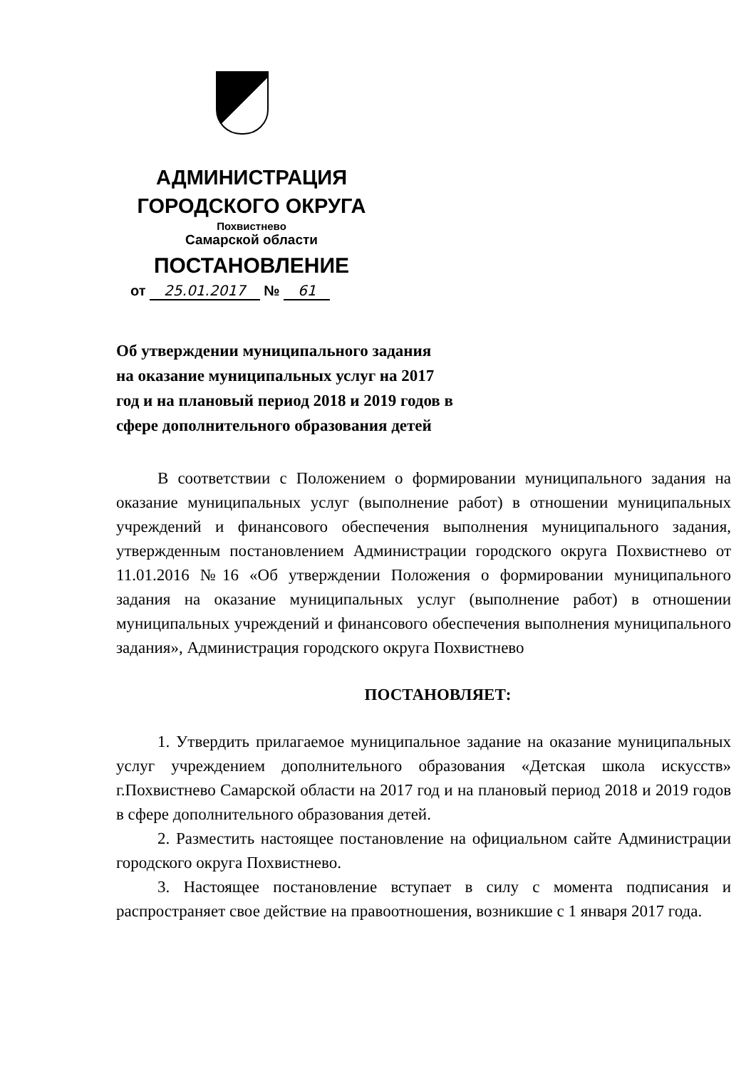АДМИНИСТРАЦИЯ
ГОРОДСКОГО ОКРУГА
Похвистнево
Самарской области
ПОСТАНОВЛЕНИЕ
от 25.01.2017 № 61
Об утверждении муниципального задания
на оказание муниципальных услуг на 2017
год и на плановый период 2018 и 2019 годов в
сфере дополнительного образования детей
В соответствии с Положением о формировании муниципального задания на оказание муниципальных услуг (выполнение работ) в отношении муниципальных учреждений и финансового обеспечения выполнения муниципального задания, утвержденным постановлением Администрации городского округа Похвистнево от 11.01.2016 №16 «Об утверждении Положения о формировании муниципального задания на оказание муниципальных услуг (выполнение работ) в отношении муниципальных учреждений и финансового обеспечения выполнения муниципального задания», Администрация городского округа Похвистнево
ПОСТАНОВЛЯЕТ:
1. Утвердить прилагаемое муниципальное задание на оказание муниципальных услуг учреждением дополнительного образования «Детская школа искусств» г.Похвистнево Самарской области на 2017 год и на плановый период 2018 и 2019 годов в сфере дополнительного образования детей.
2. Разместить настоящее постановление на официальном сайте Администрации городского округа Похвистнево.
3. Настоящее постановление вступает в силу с момента подписания и распространяет свое действие на правоотношения, возникшие с 1 января 2017 года.